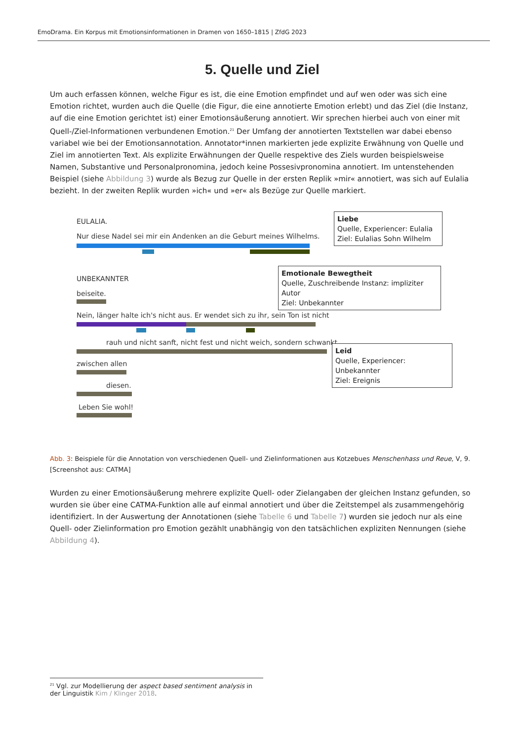EmoDrama. Ein Korpus mit Emotionsinformationen in Dramen von 1650–1815 | ZfdG 2023
5. Quelle und Ziel
Um auch erfassen können, welche Figur es ist, die eine Emotion empfindet und auf wen oder was sich eine Emotion richtet, wurden auch die Quelle (die Figur, die eine annotierte Emotion erlebt) und das Ziel (die Instanz, auf die eine Emotion gerichtet ist) einer Emotionsäußerung annotiert. Wir sprechen hierbei auch von einer mit Quell-/Ziel-Informationen verbundenen Emotion.<sup>21</sup> Der Umfang der annotierten Textstellen war dabei ebenso variabel wie bei der Emotionsannotation. Annotator*innen markierten jede explizite Erwähnung von Quelle und Ziel im annotierten Text. Als explizite Erwähnungen der Quelle respektive des Ziels wurden beispielsweise Namen, Substantive und Personalpronomina, jedoch keine Possesivpronomina annotiert. Im untenstehenden Beispiel (siehe Abbildung 3) wurde als Bezug zur Quelle in der ersten Replik »mir« annotiert, was sich auf Eulalia bezieht. In der zweiten Replik wurden »ich« und »er« als Bezüge zur Quelle markiert.
EULALIA.
Nur diese Nadel sei mir ein Andenken an die Geburt meines Wilhelms.
Liebe
Quelle, Experiencer: Eulalia
Ziel: Eulalias Sohn Wilhelm
UNBEKANNTER
beiseite.
Emotionale Bewegtheit
Quelle, Zuschreibende Instanz: impliziter Autor
Ziel: Unbekannter
Nein, länger halte ich's nicht aus. Er wendet sich zu ihr, sein Ton ist nicht
rauh und nicht sanft, nicht fest und nicht weich, sondern schwankt
Leid
Quelle, Experiencer: Unbekannter
Ziel: Ereignis
zwischen allen
diesen.
Leben Sie wohl!
Abb. 3: Beispiele für die Annotation von verschiedenen Quell- und Zielinformationen aus Kotzebues Menschenhass und Reue, V, 9. [Screenshot aus: CATMA]
Wurden zu einer Emotionsäußerung mehrere explizite Quell- oder Zielangaben der gleichen Instanz gefunden, so wurden sie über eine CATMA-Funktion alle auf einmal annotiert und über die Zeitstempel als zusammengehörig identifiziert. In der Auswertung der Annotationen (siehe Tabelle 6 und Tabelle 7) wurden sie jedoch nur als eine Quell- oder Zielinformation pro Emotion gezählt unabhängig von den tatsächlichen expliziten Nennungen (siehe Abbildung 4).
<sup>21</sup> Vgl. zur Modellierung der aspect based sentiment analysis in der Linguistik Kim / Klinger 2018.